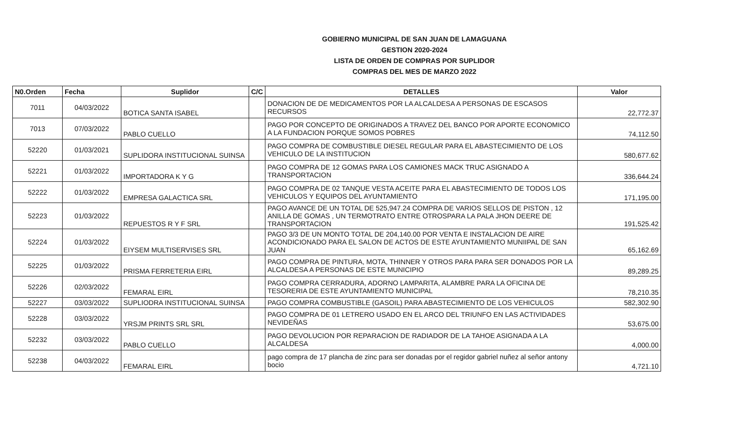GOBIERNO MUNICIPAL DE SAN JUAN DE LAMAGUANA
GESTION 2020-2024
LISTA DE ORDEN DE COMPRAS POR SUPLIDOR
COMPRAS DEL MES DE MARZO 2022
| N0.Orden | Fecha | Suplidor | C/C | DETALLES | Valor |
| --- | --- | --- | --- | --- | --- |
| 7011 | 04/03/2022 | BOTICA SANTA ISABEL | | DONACION DE DE MEDICAMENTOS POR LA ALCALDESA A PERSONAS DE ESCASOS RECURSOS | 22,772.37 |
| 7013 | 07/03/2022 | PABLO CUELLO | | PAGO POR CONCEPTO DE ORIGINADOS A TRAVEZ DEL BANCO POR APORTE ECONOMICO A LA FUNDACION PORQUE SOMOS POBRES | 74,112.50 |
| 52220 | 01/03/2021 | SUPLIDORA INSTITUCIONAL SUINSA | | PAGO COMPRA DE COMBUSTIBLE DIESEL REGULAR PARA EL ABASTECIMIENTO DE LOS VEHICULO DE LA INSTITUCION | 580,677.62 |
| 52221 | 01/03/2022 | IMPORTADORA K Y G | | PAGO COMPRA DE 12 GOMAS PARA LOS CAMIONES MACK TRUC ASIGNADO A TRANSPORTACION | 336,644.24 |
| 52222 | 01/03/2022 | EMPRESA GALACTICA SRL | | PAGO COMPRA DE 02 TANQUE VESTA ACEITE PARA EL ABASTECIMIENTO DE TODOS LOS VEHICULOS Y EQUIPOS DEL AYUNTAMIENTO | 171,195.00 |
| 52223 | 01/03/2022 | REPUESTOS R Y F SRL | | PAGO AVANCE DE UN TOTAL DE 525,947.24 COMPRA DE VARIOS SELLOS DE PISTON , 12 ANILLA DE GOMAS , UN TERMOTRATO ENTRE OTROSPARA LA PALA JHON DEERE DE TRANSPORTACION | 191,525.42 |
| 52224 | 01/03/2022 | EIYSEM MULTISERVISES SRL | | PAGO 3/3 DE UN MONTO TOTAL DE 204,140.00 POR VENTA E INSTALACION DE AIRE ACONDICIONADO PARA EL SALON DE ACTOS DE ESTE AYUNTAMIENTO MUNIIPAL DE SAN JUAN | 65,162.69 |
| 52225 | 01/03/2022 | PRISMA FERRETERIA EIRL | | PAGO COMPRA DE PINTURA, MOTA, THINNER Y OTROS PARA PARA SER DONADOS POR LA ALCALDESA A PERSONAS DE ESTE MUNICIPIO | 89,289.25 |
| 52226 | 02/03/2022 | FEMARAL EIRL | | PAGO COMPRA CERRADURA, ADORNO LAMPARITA, ALAMBRE PARA LA OFICINA DE TESORERIA DE ESTE AYUNTAMIENTO MUNICIPAL | 78,210.35 |
| 52227 | 03/03/2022 | SUPLIODRA INSTITUCIONAL SUINSA | | PAGO COMPRA COMBUSTIBLE (GASOIL) PARA ABASTECIMIENTO DE LOS VEHICULOS | 582,302.90 |
| 52228 | 03/03/2022 | YRSJM PRINTS SRL SRL | | PAGO COMPRA DE 01 LETRERO USADO EN EL ARCO DEL TRIUNFO EN LAS ACTIVIDADES NEVIDEÑAS | 53,675.00 |
| 52232 | 03/03/2022 | PABLO CUELLO | | PAGO DEVOLUCION POR REPARACION DE RADIADOR DE LA TAHOE ASIGNADA A LA ALCALDESA | 4,000.00 |
| 52238 | 04/03/2022 | FEMARAL EIRL | | pago compra de 17 plancha de zinc para ser donadas por el regidor gabriel nuñez al señor antony bocio | 4,721.10 |